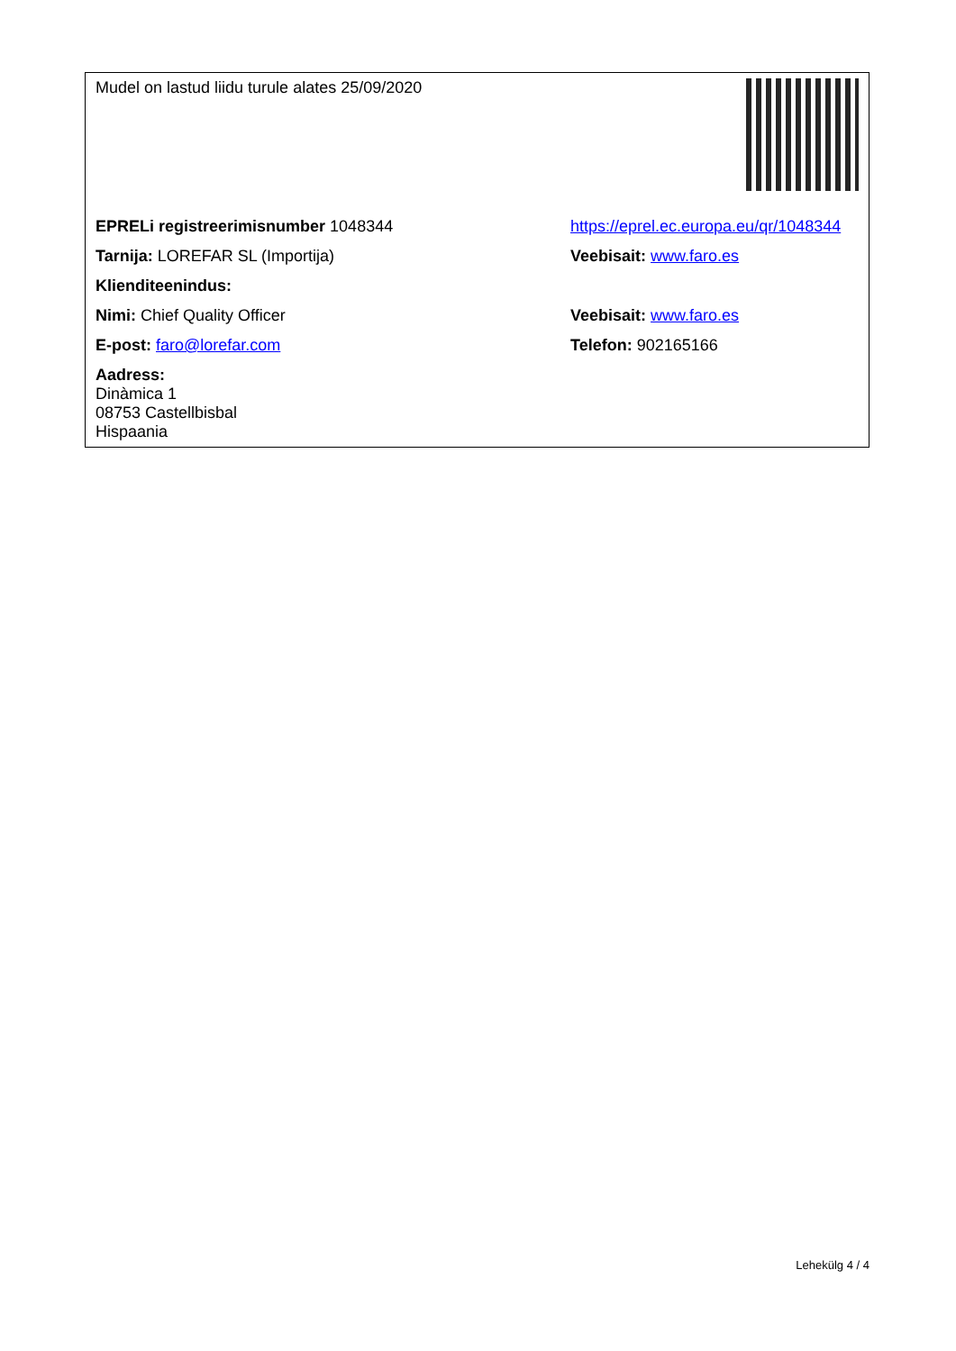| Mudel on lastud liidu turule alates 25/09/2020 | |
| EPRELi registreerimisnumber 1048344 | https://eprel.ec.europa.eu/qr/1048344 |
| Tarnija: LOREFAR SL (Importija) | Veebisait: www.faro.es |
| Klienditeenindus: | |
| Nimi: Chief Quality Officer | Veebisait: www.faro.es |
| E-post: faro@lorefar.com | Telefon: 902165166 |
| Aadress: Dinàmica 1 08753 Castellbisbal Hispaania | |
Lehekülg 4 / 4